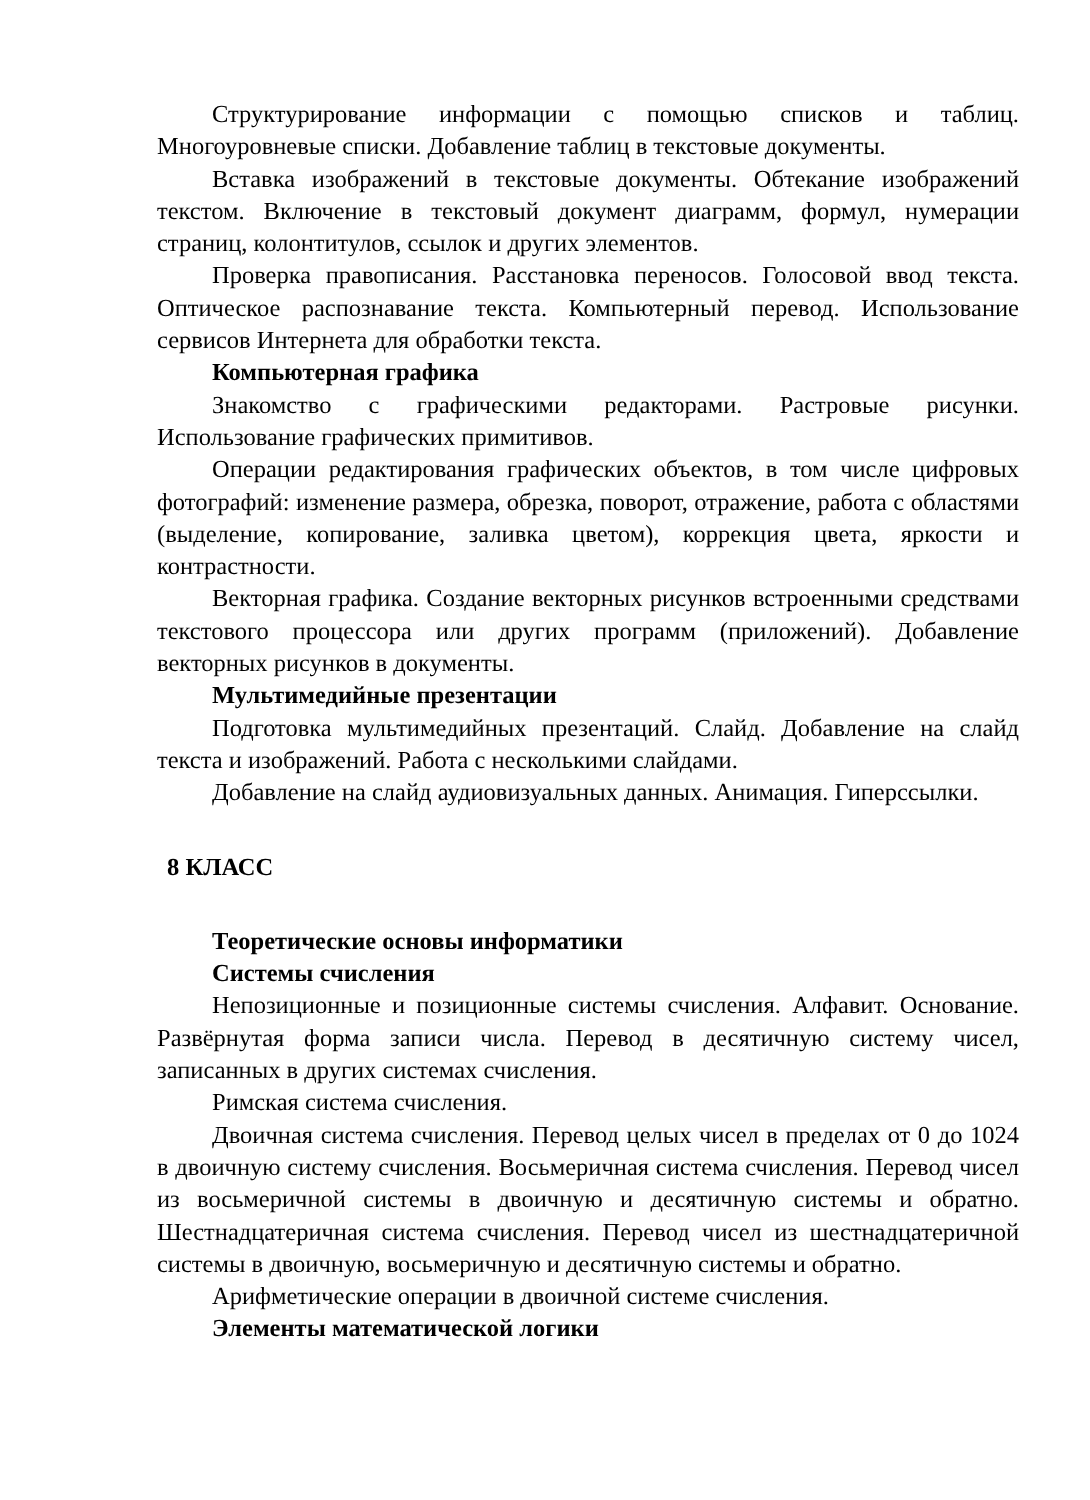Структурирование информации с помощью списков и таблиц. Многоуровневые списки. Добавление таблиц в текстовые документы.
Вставка изображений в текстовые документы. Обтекание изображений текстом. Включение в текстовый документ диаграмм, формул, нумерации страниц, колонтитулов, ссылок и других элементов.
Проверка правописания. Расстановка переносов. Голосовой ввод текста. Оптическое распознавание текста. Компьютерный перевод. Использование сервисов Интернета для обработки текста.
Компьютерная графика
Знакомство с графическими редакторами. Растровые рисунки. Использование графических примитивов.
Операции редактирования графических объектов, в том числе цифровых фотографий: изменение размера, обрезка, поворот, отражение, работа с областями (выделение, копирование, заливка цветом), коррекция цвета, яркости и контрастности.
Векторная графика. Создание векторных рисунков встроенными средствами текстового процессора или других программ (приложений). Добавление векторных рисунков в документы.
Мультимедийные презентации
Подготовка мультимедийных презентаций. Слайд. Добавление на слайд текста и изображений. Работа с несколькими слайдами.
Добавление на слайд аудиовизуальных данных. Анимация. Гиперссылки.
8 КЛАСС
Теоретические основы информатики
Системы счисления
Непозиционные и позиционные системы счисления. Алфавит. Основание. Развёрнутая форма записи числа. Перевод в десятичную систему чисел, записанных в других системах счисления.
Римская система счисления.
Двоичная система счисления. Перевод целых чисел в пределах от 0 до 1024 в двоичную систему счисления. Восьмеричная система счисления. Перевод чисел из восьмеричной системы в двоичную и десятичную системы и обратно. Шестнадцатеричная система счисления. Перевод чисел из шестнадцатеричной системы в двоичную, восьмеричную и десятичную системы и обратно.
Арифметические операции в двоичной системе счисления.
Элементы математической логики